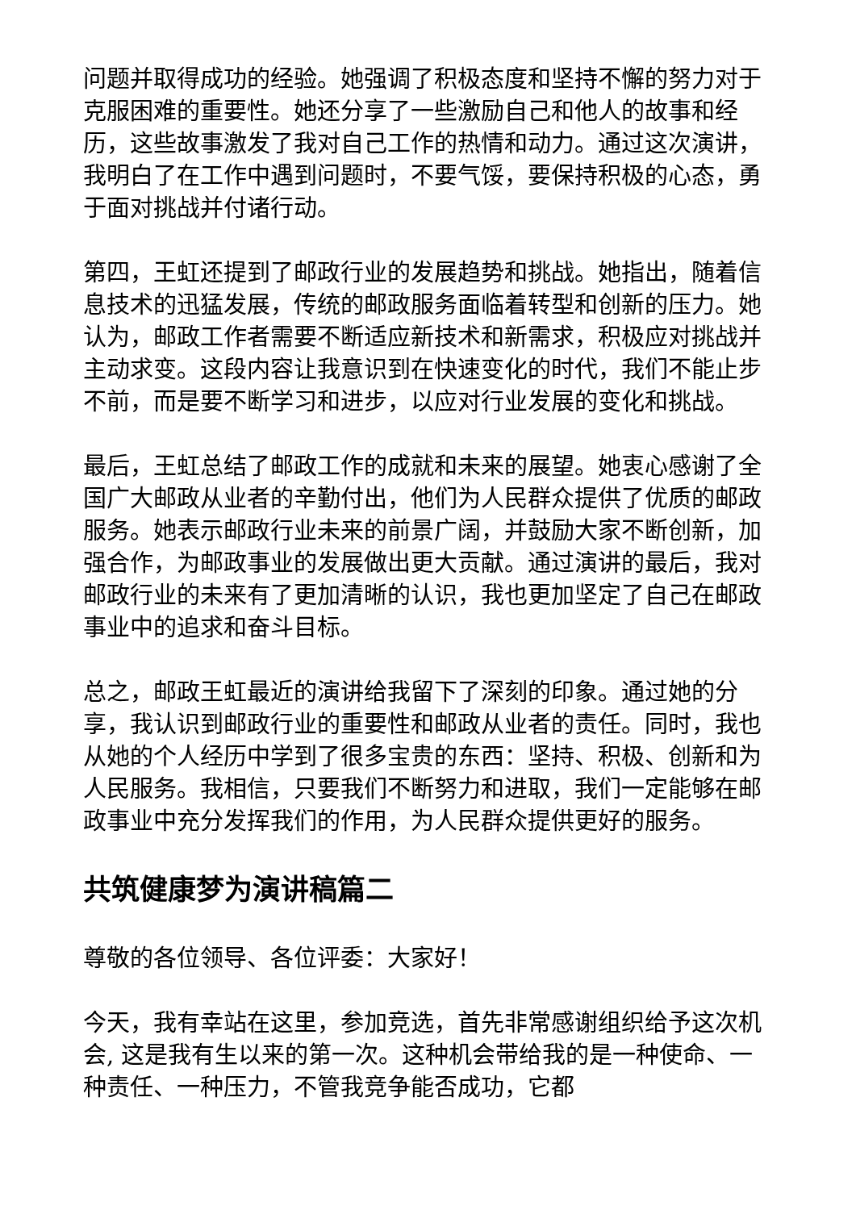问题并取得成功的经验。她强调了积极态度和坚持不懈的努力对于克服困难的重要性。她还分享了一些激励自己和他人的故事和经历，这些故事激发了我对自己工作的热情和动力。通过这次演讲，我明白了在工作中遇到问题时，不要气馁，要保持积极的心态，勇于面对挑战并付诸行动。
第四，王虹还提到了邮政行业的发展趋势和挑战。她指出，随着信息技术的迅猛发展，传统的邮政服务面临着转型和创新的压力。她认为，邮政工作者需要不断适应新技术和新需求，积极应对挑战并主动求变。这段内容让我意识到在快速变化的时代，我们不能止步不前，而是要不断学习和进步，以应对行业发展的变化和挑战。
最后，王虹总结了邮政工作的成就和未来的展望。她衷心感谢了全国广大邮政从业者的辛勤付出，他们为人民群众提供了优质的邮政服务。她表示邮政行业未来的前景广阔，并鼓励大家不断创新，加强合作，为邮政事业的发展做出更大贡献。通过演讲的最后，我对邮政行业的未来有了更加清晰的认识，我也更加坚定了自己在邮政事业中的追求和奋斗目标。
总之，邮政王虹最近的演讲给我留下了深刻的印象。通过她的分享，我认识到邮政行业的重要性和邮政从业者的责任。同时，我也从她的个人经历中学到了很多宝贵的东西：坚持、积极、创新和为人民服务。我相信，只要我们不断努力和进取，我们一定能够在邮政事业中充分发挥我们的作用，为人民群众提供更好的服务。
共筑健康梦为演讲稿篇二
尊敬的各位领导、各位评委：大家好！
今天，我有幸站在这里，参加竞选，首先非常感谢组织给予这次机会, 这是我有生以来的第一次。这种机会带给我的是一种使命、一种责任、一种压力，不管我竞争能否成功，它都